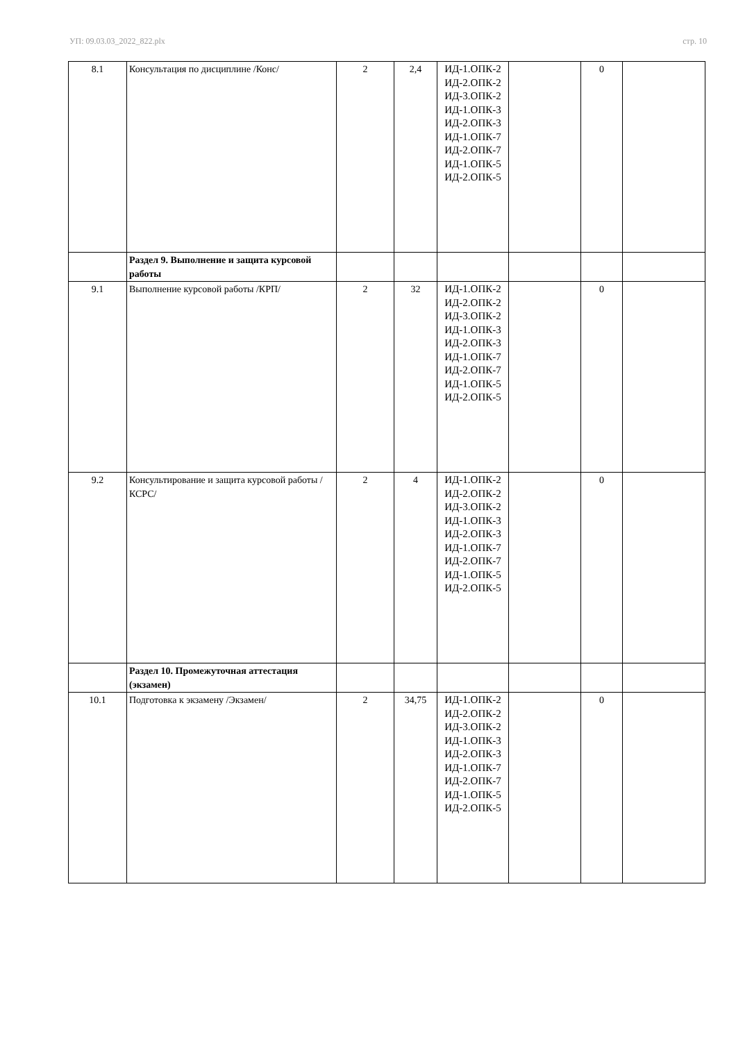УП: 09.03.03_2022_822.plx стр. 10
| 8.1 | Консультация по дисциплине /Конс/ | 2 | 2,4 | ИД-1.ОПК-2 ИД-2.ОПК-2 ИД-3.ОПК-2 ИД-1.ОПК-3 ИД-2.ОПК-3 ИД-1.ОПК-7 ИД-2.ОПК-7 ИД-1.ОПК-5 ИД-2.ОПК-5 | | 0 | |
| | Раздел 9. Выполнение и защита курсовой работы | | | | | | |
| 9.1 | Выполнение курсовой работы /КРП/ | 2 | 32 | ИД-1.ОПК-2 ИД-2.ОПК-2 ИД-3.ОПК-2 ИД-1.ОПК-3 ИД-2.ОПК-3 ИД-1.ОПК-7 ИД-2.ОПК-7 ИД-1.ОПК-5 ИД-2.ОПК-5 | | 0 | |
| 9.2 | Консультирование и защита курсовой работы /КСРС/ | 2 | 4 | ИД-1.ОПК-2 ИД-2.ОПК-2 ИД-3.ОПК-2 ИД-1.ОПК-3 ИД-2.ОПК-3 ИД-1.ОПК-7 ИД-2.ОПК-7 ИД-1.ОПК-5 ИД-2.ОПК-5 | | 0 | |
| | Раздел 10. Промежуточная аттестация (экзамен) | | | | | | |
| 10.1 | Подготовка к экзамену /Экзамен/ | 2 | 34,75 | ИД-1.ОПК-2 ИД-2.ОПК-2 ИД-3.ОПК-2 ИД-1.ОПК-3 ИД-2.ОПК-3 ИД-1.ОПК-7 ИД-2.ОПК-7 ИД-1.ОПК-5 ИД-2.ОПК-5 | | 0 | |